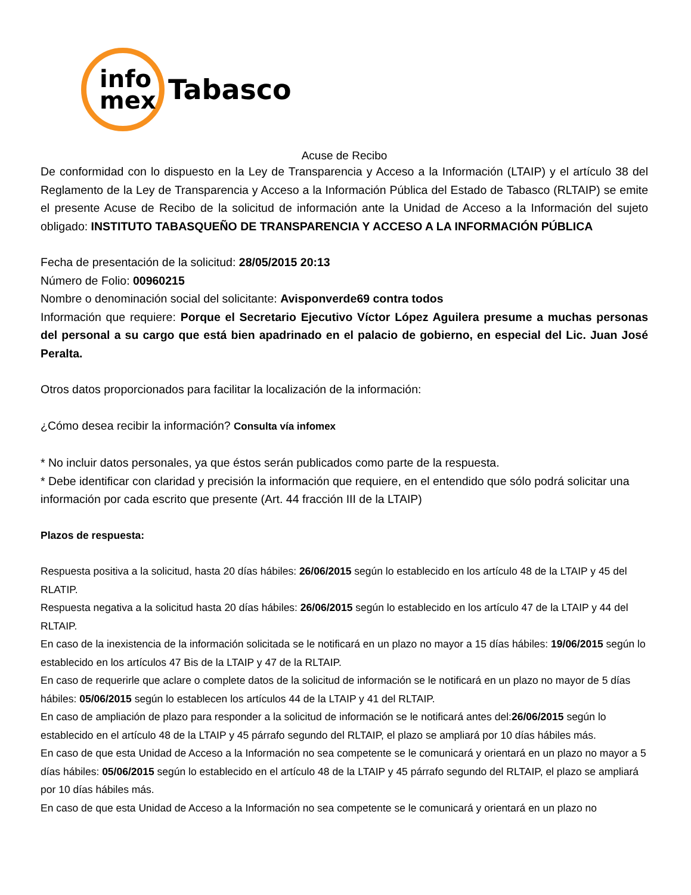info
mex
Tabasco
Acuse de Recibo
De conformidad con lo dispuesto en la Ley de Transparencia y Acceso a la Información (LTAIP) y el artículo 38 del Reglamento de la Ley de Transparencia y Acceso a la Información Pública del Estado de Tabasco (RLTAIP) se emite el presente Acuse de Recibo de la solicitud de información ante la Unidad de Acceso a la Información del sujeto obligado: INSTITUTO TABASQUEÑO DE TRANSPARENCIA Y ACCESO A LA INFORMACIÓN PÚBLICA
Fecha de presentación de la solicitud: 28/05/2015 20:13
Número de Folio: 00960215
Nombre o denominación social del solicitante: Avisponverde69 contra todos
Información que requiere: Porque el Secretario Ejecutivo Víctor López Aguilera presume a muchas personas del personal a su cargo que está bien apadrinado en el palacio de gobierno, en especial del Lic. Juan José Peralta.
Otros datos proporcionados para facilitar la localización de la información:
¿Cómo desea recibir la información? Consulta vía infomex
* No incluir datos personales, ya que éstos serán publicados como parte de la respuesta.
* Debe identificar con claridad y precisión la información que requiere, en el entendido que sólo podrá solicitar una información por cada escrito que presente (Art. 44 fracción III de la LTAIP)
Plazos de respuesta:
Respuesta positiva a la solicitud, hasta 20 días hábiles: 26/06/2015 según lo establecido en los artículo 48 de la LTAIP y 45 del RLATIP.
Respuesta negativa a la solicitud hasta 20 días hábiles: 26/06/2015 según lo establecido en los artículo 47 de la LTAIP y 44 del RLTAIP.
En caso de la inexistencia de la información solicitada se le notificará en un plazo no mayor a 15 días hábiles: 19/06/2015 según lo establecido en los artículos 47 Bis de la LTAIP y 47 de la RLTAIP.
En caso de requerirle que aclare o complete datos de la solicitud de información se le notificará en un plazo no mayor de 5 días hábiles: 05/06/2015 según lo establecen los artículos 44 de la LTAIP y 41 del RLTAIP.
En caso de ampliación de plazo para responder a la solicitud de información se le notificará antes del:26/06/2015 según lo establecido en el artículo 48 de la LTAIP y 45 párrafo segundo del RLTAIP, el plazo se ampliará por 10 días hábiles más.
En caso de que esta Unidad de Acceso a la Información no sea competente se le comunicará y orientará en un plazo no mayor a 5 días hábiles: 05/06/2015 según lo establecido en el artículo 48 de la LTAIP y 45 párrafo segundo del RLTAIP, el plazo se ampliará por 10 días hábiles más.
En caso de que esta Unidad de Acceso a la Información no sea competente se le comunicará y orientará en un plazo no